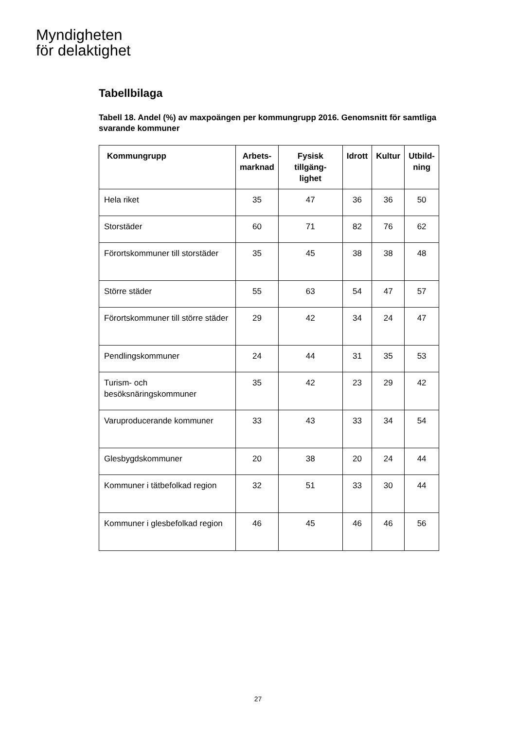Myndigheten
för delaktighet
Tabellbilaga
Tabell 18. Andel (%) av maxpoängen per kommungrupp 2016. Genomsnitt för samtliga svarande kommuner
| Kommungrupp | Arbets- marknad | Fysisk tillgäng- lighet | Idrott | Kultur | Utbild- ning |
| --- | --- | --- | --- | --- | --- |
| Hela riket | 35 | 47 | 36 | 36 | 50 |
| Storstäder | 60 | 71 | 82 | 76 | 62 |
| Förortskommuner till storstäder | 35 | 45 | 38 | 38 | 48 |
| Större städer | 55 | 63 | 54 | 47 | 57 |
| Förortskommuner till större städer | 29 | 42 | 34 | 24 | 47 |
| Pendlingskommuner | 24 | 44 | 31 | 35 | 53 |
| Turism- och besöksnäringskommuner | 35 | 42 | 23 | 29 | 42 |
| Varuproducerande kommuner | 33 | 43 | 33 | 34 | 54 |
| Glesbygdskommuner | 20 | 38 | 20 | 24 | 44 |
| Kommuner i tätbefolkad region | 32 | 51 | 33 | 30 | 44 |
| Kommuner i glesbefolkad region | 46 | 45 | 46 | 46 | 56 |
27